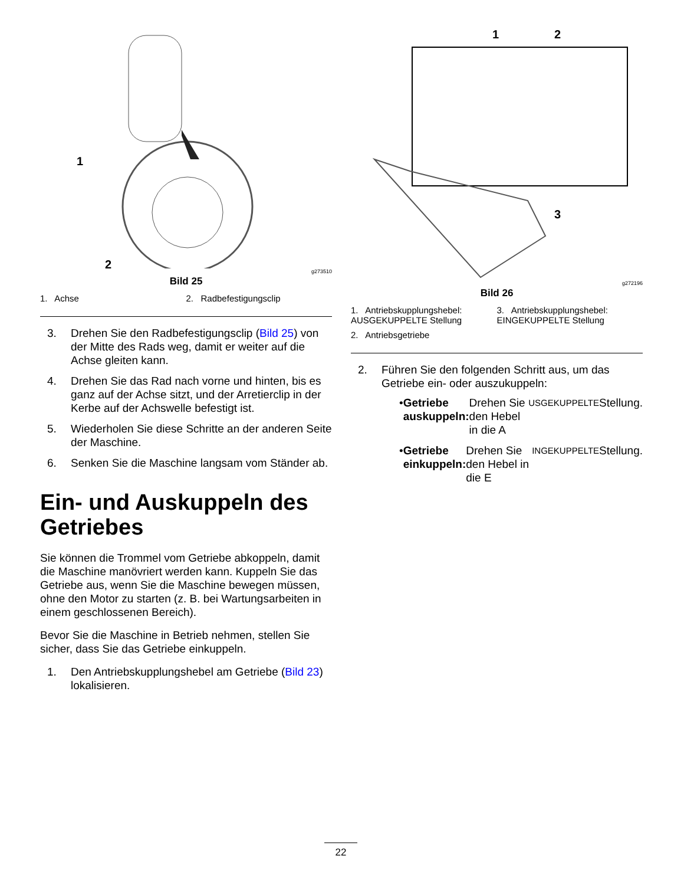1
2
g273510
Bild 25
1. Achse
2. Radbefestigungsclip
3. Drehen Sie den Radbefestigungsclip (Bild 25) von der Mitte des Rads weg, damit er weiter auf die Achse gleiten kann.
4. Drehen Sie das Rad nach vorne und hinten, bis es ganz auf der Achse sitzt, und der Arretierclip in der Kerbe auf der Achswelle befestigt ist.
5. Wiederholen Sie diese Schritte an der anderen Seite der Maschine.
6. Senken Sie die Maschine langsam vom Ständer ab.
Ein- und Auskuppeln des Getriebes
Sie können die Trommel vom Getriebe abkoppeln, damit die Maschine manövriert werden kann. Kuppeln Sie das Getriebe aus, wenn Sie die Maschine bewegen müssen, ohne den Motor zu starten (z. B. bei Wartungsarbeiten in einem geschlossenen Bereich).
Bevor Sie die Maschine in Betrieb nehmen, stellen Sie sicher, dass Sie das Getriebe einkuppeln.
1. Den Antriebskupplungshebel am Getriebe (Bild 23) lokalisieren.
1
2
3
g272196
Bild 26
1. Antriebskupplungshebel: AUSGEKUPPELTE Stellung
3. Antriebskupplungshebel: EINGEKUPPELTE Stellung
2. Antriebsgetriebe
2. Führen Sie den folgenden Schritt aus, um das Getriebe ein- oder auszukuppeln:
• Getriebe auskuppeln: Drehen Sie den Hebel in die A USGEKUPPELTE Stellung.
• Getriebe einkuppeln: Drehen Sie den Hebel in die E INGEKUPPELTE Stellung.
22